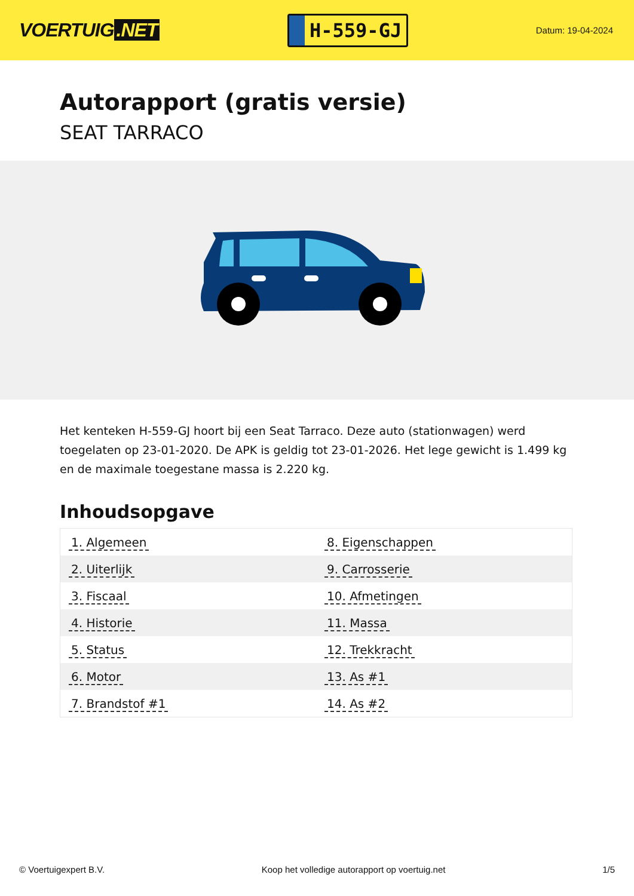VOERTUIG.NET
H-559-GJ
Datum: 19-04-2024
Autorapport (gratis versie)
SEAT TARRACO
Het kenteken H-559-GJ hoort bij een Seat Tarraco. Deze auto (stationwagen) werd toegelaten op 23-01-2020. De APK is geldig tot 23-01-2026. Het lege gewicht is 1.499 kg en de maximale toegestane massa is 2.220 kg.
Inhoudsopgave
| 1. Algemeen | 8. Eigenschappen |
| 2. Uiterlijk | 9. Carrosserie |
| 3. Fiscaal | 10. Afmetingen |
| 4. Historie | 11. Massa |
| 5. Status | 12. Trekkracht |
| 6. Motor | 13. As #1 |
| 7. Brandstof #1 | 14. As #2 |
© Voertuigexpert B.V. Koop het volledige autorapport op voertuig.net 1/5